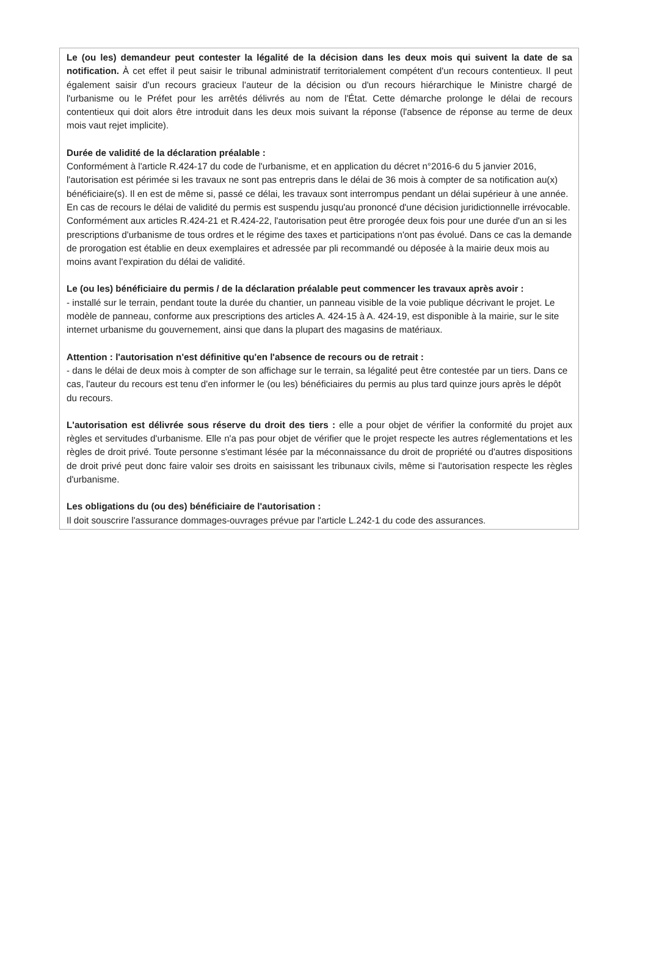Le (ou les) demandeur peut contester la légalité de la décision dans les deux mois qui suivent la date de sa notification. À cet effet il peut saisir le tribunal administratif territorialement compétent d'un recours contentieux. Il peut également saisir d'un recours gracieux l'auteur de la décision ou d'un recours hiérarchique le Ministre chargé de l'urbanisme ou le Préfet pour les arrêtés délivrés au nom de l'État. Cette démarche prolonge le délai de recours contentieux qui doit alors être introduit dans les deux mois suivant la réponse (l'absence de réponse au terme de deux mois vaut rejet implicite).
Durée de validité de la déclaration préalable :
Conformément à l'article R.424-17 du code de l'urbanisme, et en application du décret n°2016-6 du 5 janvier 2016, l'autorisation est périmée si les travaux ne sont pas entrepris dans le délai de 36 mois à compter de sa notification au(x) bénéficiaire(s). Il en est de même si, passé ce délai, les travaux sont interrompus pendant un délai supérieur à une année. En cas de recours le délai de validité du permis est suspendu jusqu'au prononcé d'une décision juridictionnelle irrévocable.
Conformément aux articles R.424-21 et R.424-22, l'autorisation peut être prorogée deux fois pour une durée d'un an si les prescriptions d'urbanisme de tous ordres et le régime des taxes et participations n'ont pas évolué. Dans ce cas la demande de prorogation est établie en deux exemplaires et adressée par pli recommandé ou déposée à la mairie deux mois au moins avant l'expiration du délai de validité.
Le (ou les) bénéficiaire du permis / de la déclaration préalable peut commencer les travaux après avoir :
- installé sur le terrain, pendant toute la durée du chantier, un panneau visible de la voie publique décrivant le projet. Le modèle de panneau, conforme aux prescriptions des articles A. 424-15 à A. 424-19, est disponible à la mairie, sur le site internet urbanisme du gouvernement, ainsi que dans la plupart des magasins de matériaux.
Attention : l'autorisation n'est définitive qu'en l'absence de recours ou de retrait :
- dans le délai de deux mois à compter de son affichage sur le terrain, sa légalité peut être contestée par un tiers. Dans ce cas, l'auteur du recours est tenu d'en informer le (ou les) bénéficiaires du permis au plus tard quinze jours après le dépôt du recours.
L'autorisation est délivrée sous réserve du droit des tiers : elle a pour objet de vérifier la conformité du projet aux règles et servitudes d'urbanisme. Elle n'a pas pour objet de vérifier que le projet respecte les autres réglementations et les règles de droit privé. Toute personne s'estimant lésée par la méconnaissance du droit de propriété ou d'autres dispositions de droit privé peut donc faire valoir ses droits en saisissant les tribunaux civils, même si l'autorisation respecte les règles d'urbanisme.
Les obligations du (ou des) bénéficiaire de l'autorisation :
Il doit souscrire l'assurance dommages-ouvrages prévue par l'article L.242-1 du code des assurances.